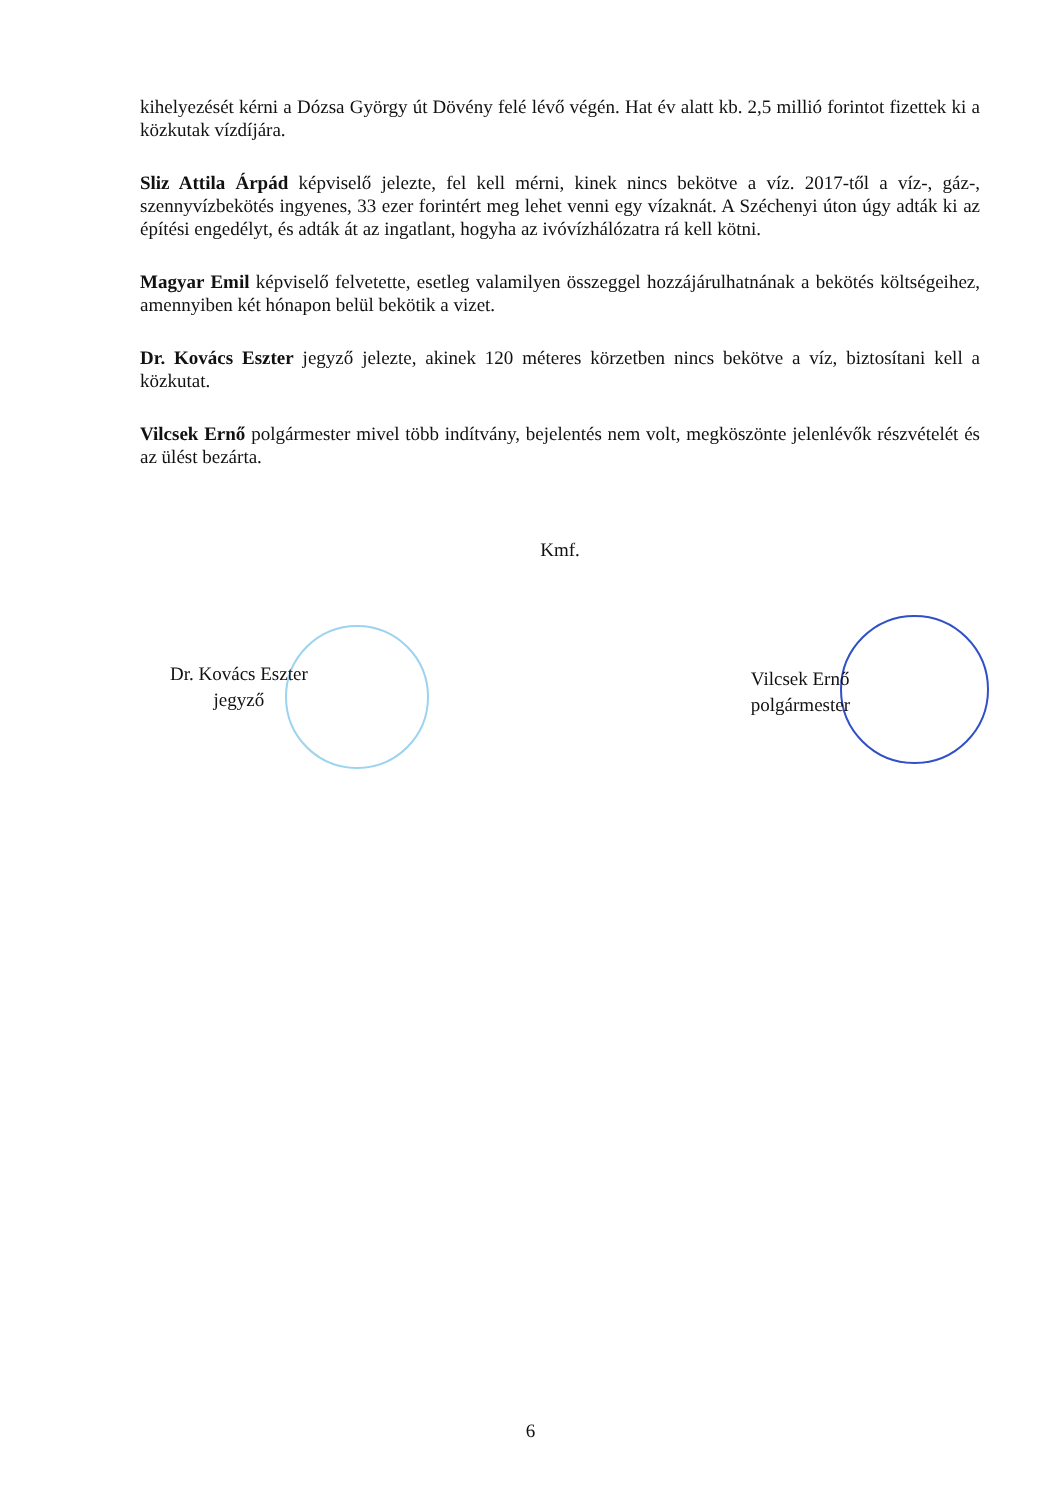kihelyezését kérni a Dózsa György út Dövény felé lévő végén. Hat év alatt kb. 2,5 millió forintot fizettek ki a közkutak vízdíjára.
Sliz Attila Árpád képviselő jelezte, fel kell mérni, kinek nincs bekötve a víz. 2017-től a víz-, gáz-, szennyvízbekötés ingyenes, 33 ezer forintért meg lehet venni egy vízaknát. A Széchenyi úton úgy adták ki az építési engedélyt, és adták át az ingatlant, hogyha az ivóvízhálózatra rá kell kötni.
Magyar Emil képviselő felvetette, esetleg valamilyen összeggel hozzájárulhatnának a bekötés költségeihez, amennyiben két hónapon belül bekötik a vizet.
Dr. Kovács Eszter jegyző jelezte, akinek 120 méteres körzetben nincs bekötve a víz, biztosítani kell a közkutat.
Vilcsek Ernő polgármester mivel több indítvány, bejelentés nem volt, megköszönte jelenlévők részvételét és az ülést bezárta.
Kmf.
Dr. Kovács Eszter
jegyző
Vilcsek Ernő
polgármester
6